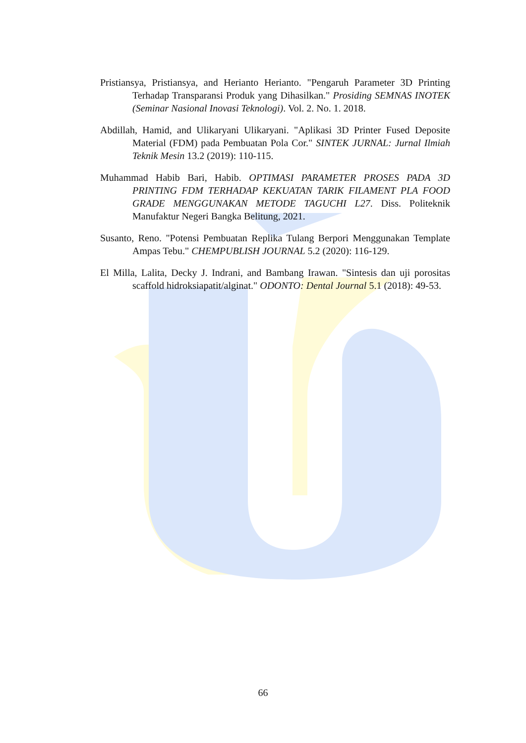Pristiansya, Pristiansya, and Herianto Herianto. "Pengaruh Parameter 3D Printing Terhadap Transparansi Produk yang Dihasilkan." Prosiding SEMNAS INOTEK (Seminar Nasional Inovasi Teknologi). Vol. 2. No. 1. 2018.
Abdillah, Hamid, and Ulikaryani Ulikaryani. "Aplikasi 3D Printer Fused Deposite Material (FDM) pada Pembuatan Pola Cor." SINTEK JURNAL: Jurnal Ilmiah Teknik Mesin 13.2 (2019): 110-115.
Muhammad Habib Bari, Habib. OPTIMASI PARAMETER PROSES PADA 3D PRINTING FDM TERHADAP KEKUATAN TARIK FILAMENT PLA FOOD GRADE MENGGUNAKAN METODE TAGUCHI L27. Diss. Politeknik Manufaktur Negeri Bangka Belitung, 2021.
Susanto, Reno. "Potensi Pembuatan Replika Tulang Berpori Menggunakan Template Ampas Tebu." CHEMPUBLISH JOURNAL 5.2 (2020): 116-129.
El Milla, Lalita, Decky J. Indrani, and Bambang Irawan. "Sintesis dan uji porositas scaffold hidroksiapatit/alginat." ODONTO: Dental Journal 5.1 (2018): 49-53.
66